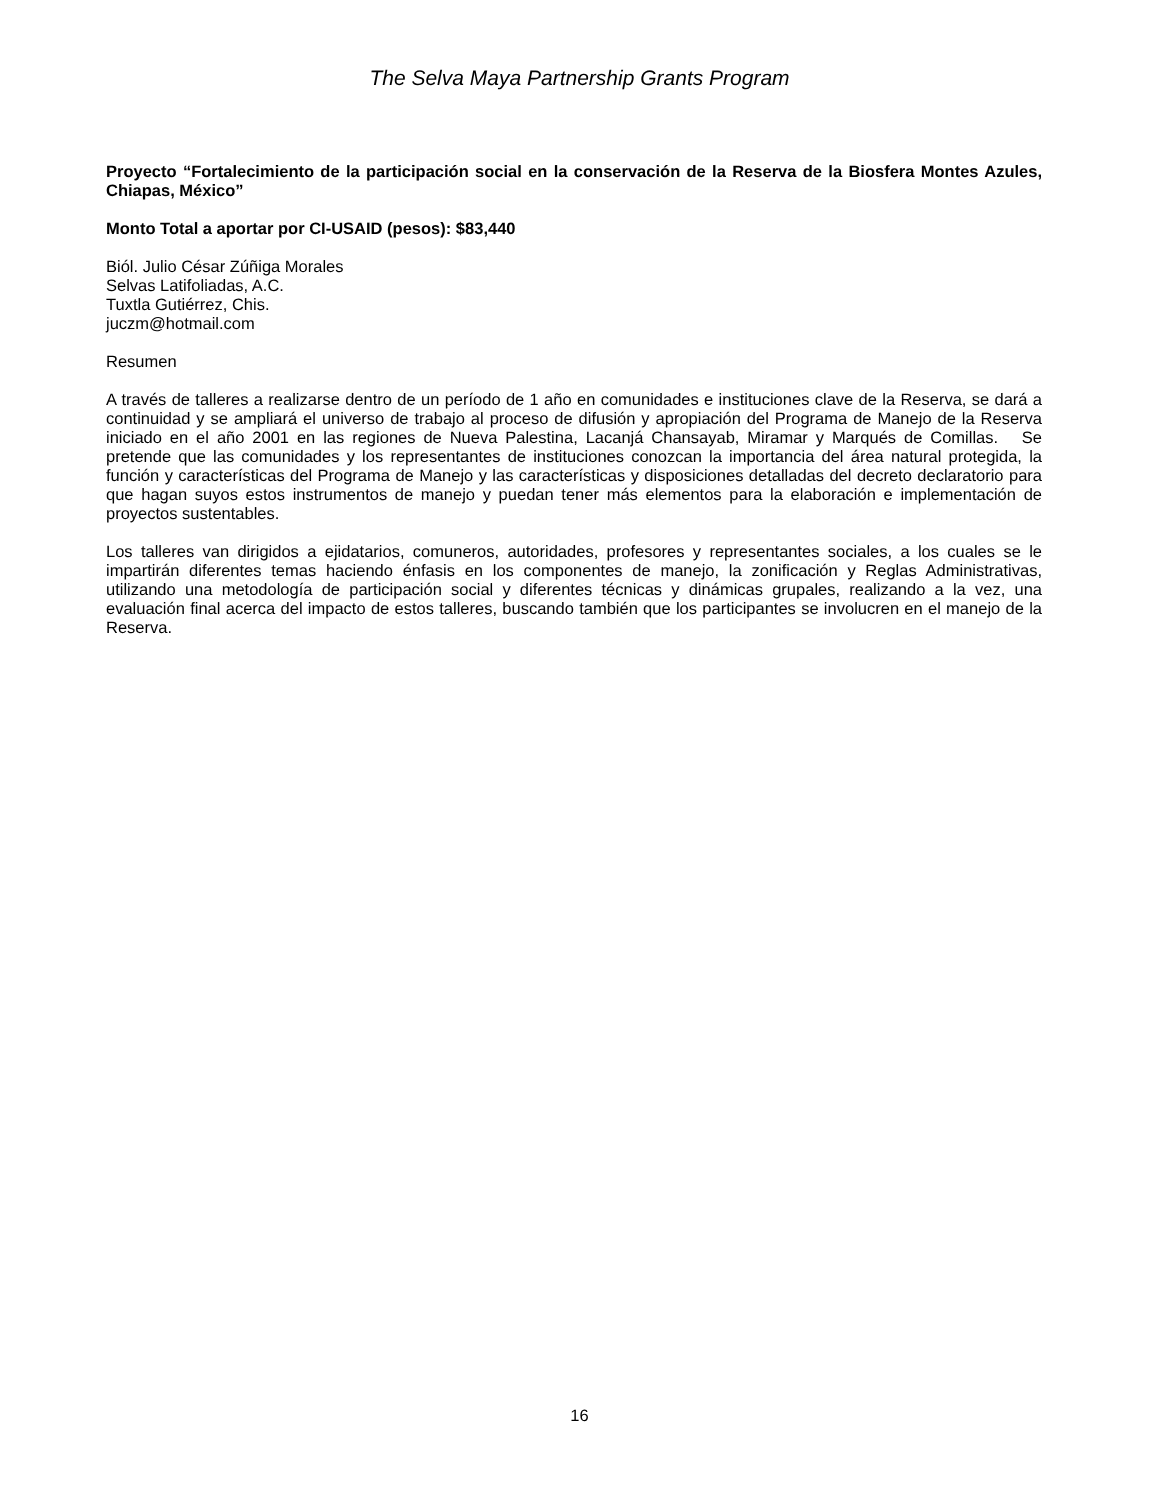The Selva Maya Partnership Grants Program
Proyecto “Fortalecimiento de la participación social en la conservación de la Reserva de la Biosfera Montes Azules, Chiapas, México”
Monto Total a aportar por CI-USAID (pesos): $83,440
Biól. Julio César Zúñiga Morales
Selvas Latifoliadas, A.C.
Tuxtla Gutiérrez, Chis.
juczm@hotmail.com
Resumen
A través de talleres a realizarse dentro de un período de 1 año en comunidades e instituciones clave de la Reserva, se dará a continuidad y se ampliará el universo de trabajo al proceso de difusión y apropiación del Programa de Manejo de la Reserva iniciado en el año 2001 en las regiones de Nueva Palestina, Lacanjá Chansayab, Miramar y Marqués de Comillas. Se pretende que las comunidades y los representantes de instituciones conozcan la importancia del área natural protegida, la función y características del Programa de Manejo y las características y disposiciones detalladas del decreto declaratorio para que hagan suyos estos instrumentos de manejo y puedan tener más elementos para la elaboración e implementación de proyectos sustentables.
Los talleres van dirigidos a ejidatarios, comuneros, autoridades, profesores y representantes sociales, a los cuales se le impartirán diferentes temas haciendo énfasis en los componentes de manejo, la zonificación y Reglas Administrativas, utilizando una metodología de participación social y diferentes técnicas y dinámicas grupales, realizando a la vez, una evaluación final acerca del impacto de estos talleres, buscando también que los participantes se involucren en el manejo de la Reserva.
16